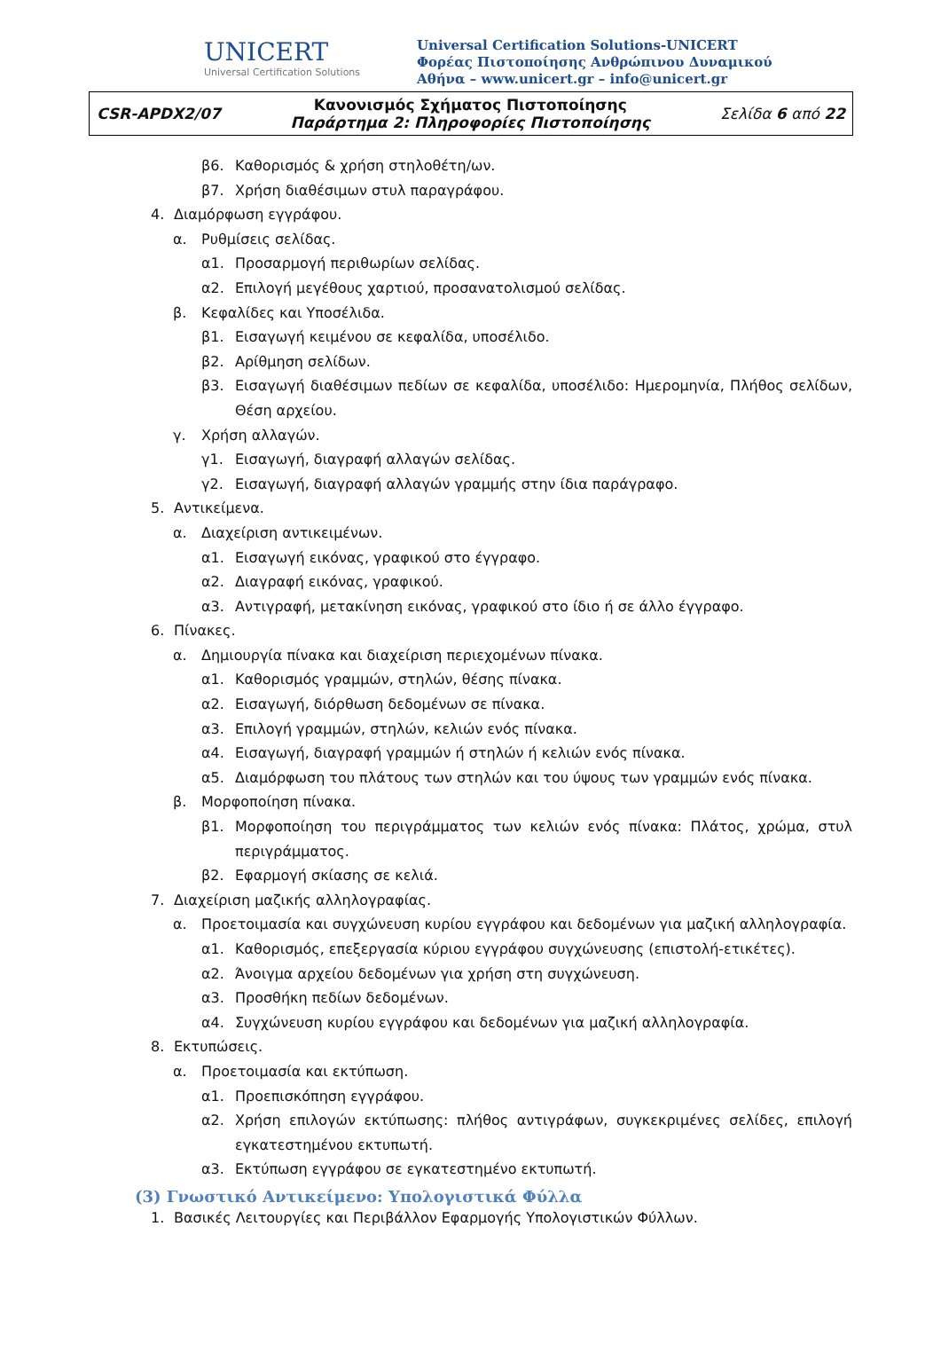UNICERT
Universal Certification Solutions
Universal Certification Solutions-UNICERT
Φορέας Πιστοποίησης Ανθρώπινου Δυναμικού
Αθήνα – www.unicert.gr – info@unicert.gr
| CSR-APDX2/07 | Κανονισμός Σχήματος Πιστοποίησης Παράρτημα 2: Πληροφορίες Πιστοποίησης | Σελίδα 6 από 22 |
β6. Καθορισμός & χρήση στηλοθέτη/ων.
β7. Χρήση διαθέσιμων στυλ παραγράφου.
4. Διαμόρφωση εγγράφου.
α. Ρυθμίσεις σελίδας.
α1. Προσαρμογή περιθωρίων σελίδας.
α2. Επιλογή μεγέθους χαρτιού, προσανατολισμού σελίδας.
β. Κεφαλίδες και Υποσέλιδα.
β1. Εισαγωγή κειμένου σε κεφαλίδα, υποσέλιδο.
β2. Αρίθμηση σελίδων.
β3. Εισαγωγή διαθέσιμων πεδίων σε κεφαλίδα, υποσέλιδο: Ημερομηνία, Πλήθος σελίδων, Θέση αρχείου.
γ. Χρήση αλλαγών.
γ1. Εισαγωγή, διαγραφή αλλαγών σελίδας.
γ2. Εισαγωγή, διαγραφή αλλαγών γραμμής στην ίδια παράγραφο.
5. Αντικείμενα.
α. Διαχείριση αντικειμένων.
α1. Εισαγωγή εικόνας, γραφικού στο έγγραφο.
α2. Διαγραφή εικόνας, γραφικού.
α3. Αντιγραφή, μετακίνηση εικόνας, γραφικού στο ίδιο ή σε άλλο έγγραφο.
6. Πίνακες.
α. Δημιουργία πίνακα και διαχείριση περιεχομένων πίνακα.
α1. Καθορισμός γραμμών, στηλών, θέσης πίνακα.
α2. Εισαγωγή, διόρθωση δεδομένων σε πίνακα.
α3. Επιλογή γραμμών, στηλών, κελιών ενός πίνακα.
α4. Εισαγωγή, διαγραφή γραμμών ή στηλών ή κελιών ενός πίνακα.
α5. Διαμόρφωση του πλάτους των στηλών και του ύψους των γραμμών ενός πίνακα.
β. Μορφοποίηση πίνακα.
β1. Μορφοποίηση του περιγράμματος των κελιών ενός πίνακα: Πλάτος, χρώμα, στυλ περιγράμματος.
β2. Εφαρμογή σκίασης σε κελιά.
7. Διαχείριση μαζικής αλληλογραφίας.
α. Προετοιμασία και συγχώνευση κυρίου εγγράφου και δεδομένων για μαζική αλληλογραφία.
α1. Καθορισμός, επεξεργασία κύριου εγγράφου συγχώνευσης (επιστολή-ετικέτες).
α2. Άνοιγμα αρχείου δεδομένων για χρήση στη συγχώνευση.
α3. Προσθήκη πεδίων δεδομένων.
α4. Συγχώνευση κυρίου εγγράφου και δεδομένων για μαζική αλληλογραφία.
8. Εκτυπώσεις.
α. Προετοιμασία και εκτύπωση.
α1. Προεπισκόπηση εγγράφου.
α2. Χρήση επιλογών εκτύπωσης: πλήθος αντιγράφων, συγκεκριμένες σελίδες, επιλογή εγκατεστημένου εκτυπωτή.
α3. Εκτύπωση εγγράφου σε εγκατεστημένο εκτυπωτή.
(3) Γνωστικό Αντικείμενο: Υπολογιστικά Φύλλα
1. Βασικές Λειτουργίες και Περιβάλλον Εφαρμογής Υπολογιστικών Φύλλων.